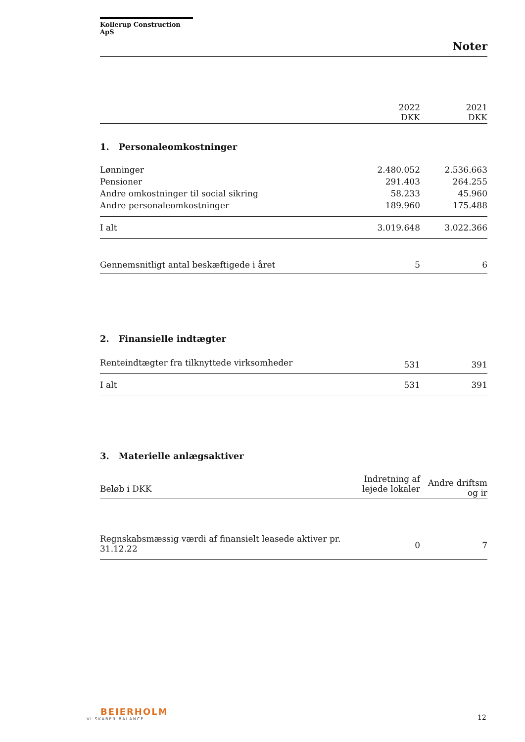Kollerup Construction ApS
Noter
| | 2022 DKK | 2021 DKK |
| --- | --- | --- |
1. Personaleomkostninger
| Lønninger | 2.480.052 | 2.536.663 |
| Pensioner | 291.403 | 264.255 |
| Andre omkostninger til social sikring | 58.233 | 45.960 |
| Andre personaleomkostninger | 189.960 | 175.488 |
| I alt | 3.019.648 | 3.022.366 |
| Gennemsnitligt antal beskæftigede i året | 5 | 6 |
2. Finansielle indtægter
| Renteindtægter fra tilknyttede virksomheder | 531 | 391 |
| I alt | 531 | 391 |
3. Materielle anlægsaktiver
| Beløb i DKK | Indretning af lejede lokaler | Andre driftsm og ir |
| Regnskabsmæssig værdi af finansielt leasede aktiver pr. 31.12.22 | 0 | 7 |
BEIERHOLM
VI SKABER BALANCE
12